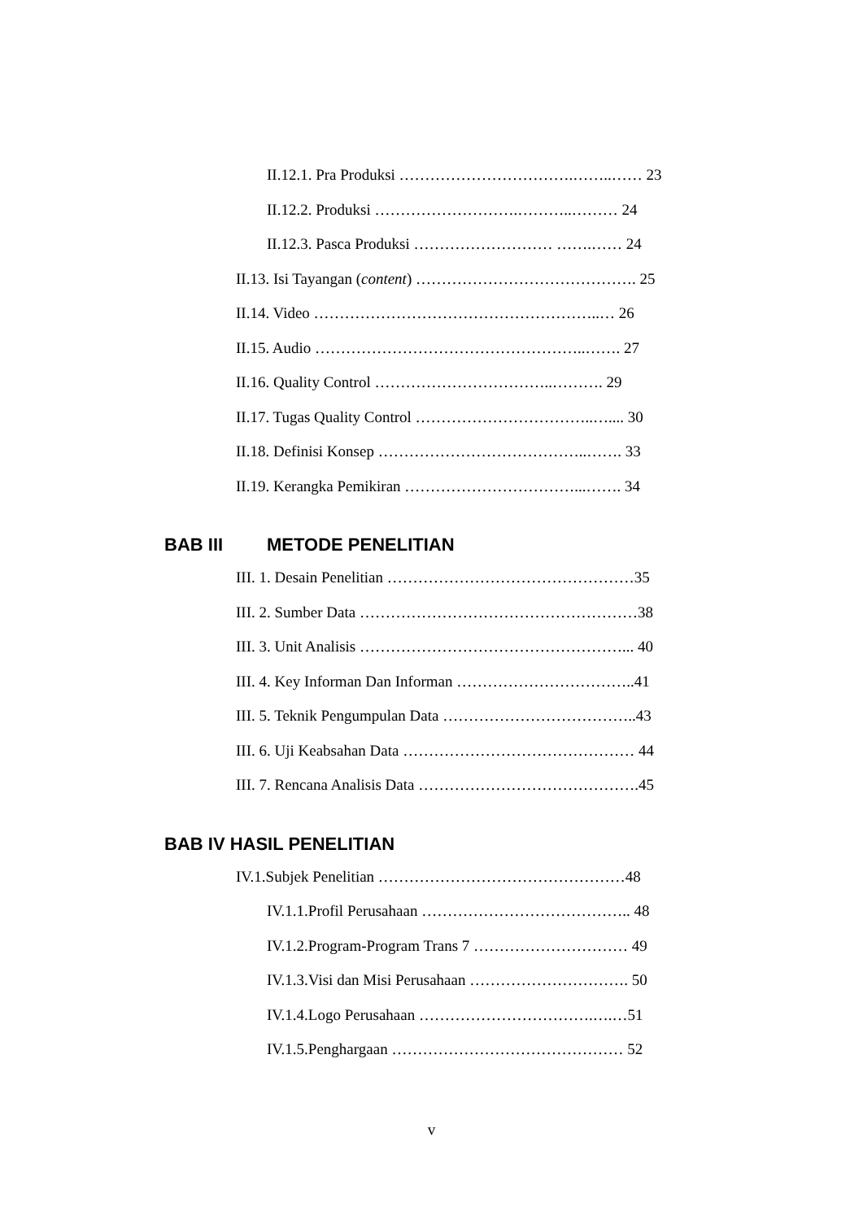II.12.1. Pra Produksi …………………………….……..…… 23
II.12.2. Produksi ……………………….………..……… 24
II.12.3. Pasca Produksi ……………………… …….…… 24
II.13. Isi Tayangan (content) ……………………………………. 25
II.14. Video ………………………………………………..… 26
II.15. Audio ……………………………………………..……. 27
II.16. Quality Control ……………………………..………. 29
II.17. Tugas Quality Control ……………………………..….... 30
II.18. Definisi Konsep …………………………………..……. 33
II.19. Kerangka Pemikiran ……………………………...……. 34
BAB III METODE PENELITIAN
III. 1. Desain Penelitian …………………………………………35
III. 2. Sumber Data ………………………………………………38
III. 3. Unit Analisis ……………………………………………... 40
III. 4. Key Informan Dan Informan ……………………………..41
III. 5. Teknik Pengumpulan Data ………………………………..43
III. 6. Uji Keabsahan Data ……………………………………… 44
III. 7. Rencana Analisis Data …………………………………….45
BAB IV HASIL PENELITIAN
IV.1.Subjek Penelitian …………………………………………48
IV.1.1.Profil Perusahaan ………………………………….. 48
IV.1.2.Program-Program Trans 7 ………………………… 49
IV.1.3.Visi dan Misi Perusahaan …………………………. 50
IV.1.4.Logo Perusahaan …………………………….….…51
IV.1.5.Penghargaan ……………………………………… 52
v